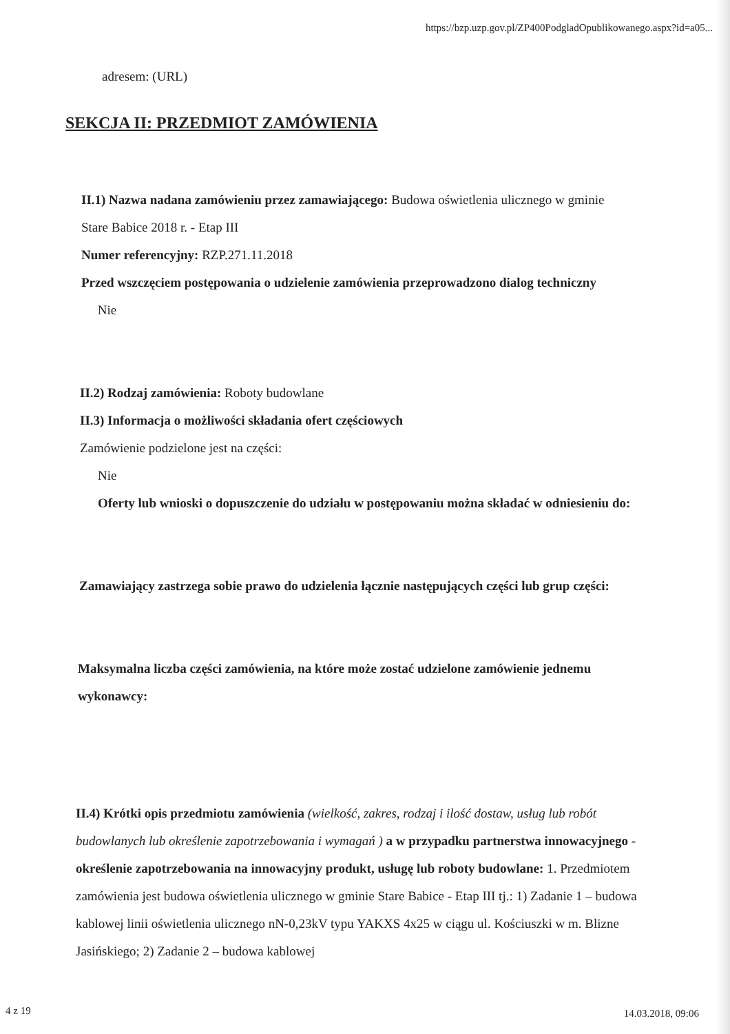https://bzp.uzp.gov.pl/ZP400PodgladOpublikowanego.aspx?id=a05...
adresem: (URL)
SEKCJA II: PRZEDMIOT ZAMÓWIENIA
II.1) Nazwa nadana zamówieniu przez zamawiającego: Budowa oświetlenia ulicznego w gminie Stare Babice 2018 r. - Etap III
Numer referencyjny: RZP.271.11.2018
Przed wszczęciem postępowania o udzielenie zamówienia przeprowadzono dialog techniczny
Nie
II.2) Rodzaj zamówienia: Roboty budowlane
II.3) Informacja o możliwości składania ofert częściowych
Zamówienie podzielone jest na części:
Nie
Oferty lub wnioski o dopuszczenie do udziału w postępowaniu można składać w odniesieniu do:
Zamawiający zastrzega sobie prawo do udzielenia łącznie następujących części lub grup części:
Maksymalna liczba części zamówienia, na które może zostać udzielone zamówienie jednemu wykonawcy:
II.4) Krótki opis przedmiotu zamówienia (wielkość, zakres, rodzaj i ilość dostaw, usług lub robót budowlanych lub określenie zapotrzebowania i wymagań ) a w przypadku partnerstwa innowacyjnego - określenie zapotrzebowania na innowacyjny produkt, usługę lub roboty budowlane: 1. Przedmiotem zamówienia jest budowa oświetlenia ulicznego w gminie Stare Babice - Etap III tj.: 1) Zadanie 1 – budowa kablowej linii oświetlenia ulicznego nN-0,23kV typu YAKXS 4x25 w ciągu ul. Kościuszki w m. Blizne Jasińskiego; 2) Zadanie 2 – budowa kablowej
4 z 19 14.03.2018, 09:06